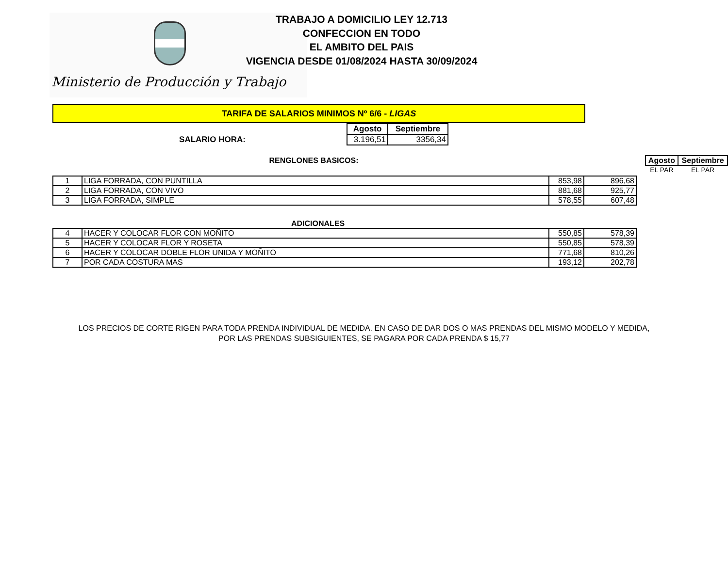Ministerio de Producción y Trabajo
TRABAJO A DOMICILIO LEY 12.713
CONFECCION EN TODO
EL AMBITO DEL PAIS
VIGENCIA DESDE 01/08/2024 HASTA 30/09/2024
TARIFA DE SALARIOS MINIMOS Nº 6/6 - LIGAS
| | Agosto | Septiembre |
| SALARIO HORA: | 3.196,51 | 3356,34 |
| RENGLONES BASICOS: | Agosto | Septiembre |
| | EL PAR | EL PAR |
| 1 | LIGA FORRADA, CON PUNTILLA | 853,98 | 896,68 |
| 2 | LIGA FORRADA, CON VIVO | 881,68 | 925,77 |
| 3 | LIGA FORRADA, SIMPLE | 578,55 | 607,48 |
ADICIONALES
| 4 | HACER Y COLOCAR FLOR CON MOÑITO | 550,85 | 578,39 |
| 5 | HACER Y COLOCAR FLOR Y ROSETA | 550,85 | 578,39 |
| 6 | HACER Y COLOCAR DOBLE FLOR UNIDA Y MOÑITO | 771,68 | 810,26 |
| 7 | POR CADA COSTURA MAS | 193,12 | 202,78 |
LOS PRECIOS DE CORTE RIGEN PARA TODA PRENDA INDIVIDUAL DE MEDIDA. EN CASO DE DAR DOS O MAS PRENDAS DEL MISMO MODELO Y MEDIDA,
POR LAS PRENDAS SUBSIGUIENTES, SE PAGARA POR CADA PRENDA $ 15,77